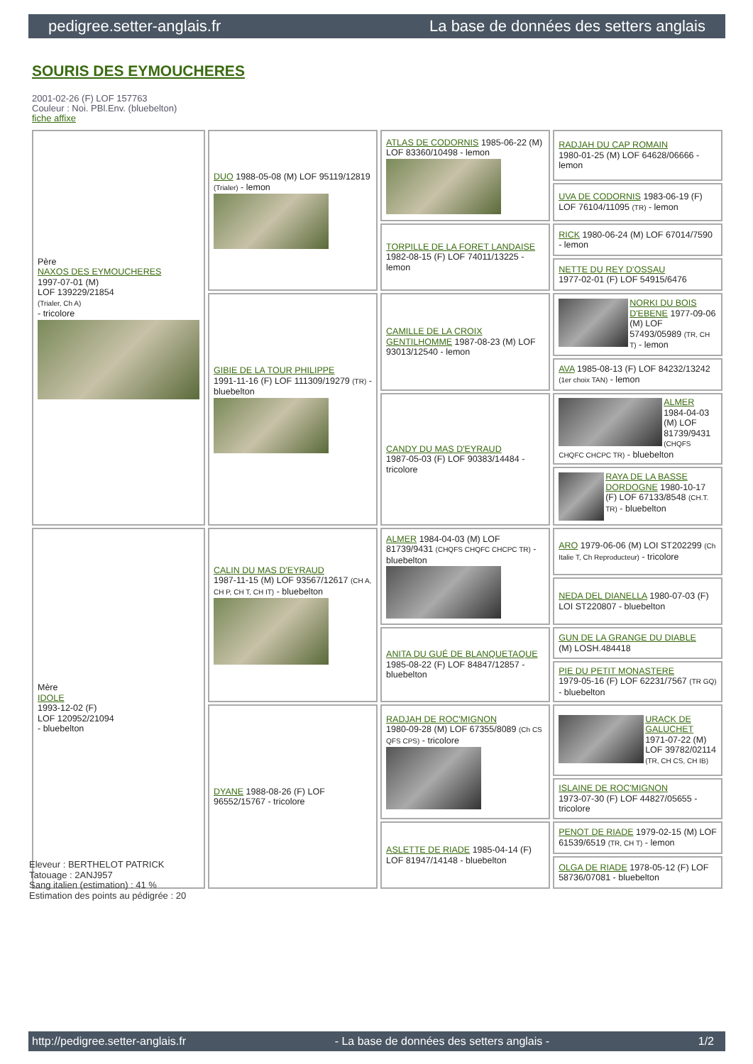pedigree.setter-anglais.fr La base de données des setters anglais
SOURIS DES EYMOUCHERES
2001-02-26 (F) LOF 157763
Couleur : Noi. PBl.Env. (bluebelton)
fiche affixe
| Père NAXOS DES EYMOUCHERES 1997-07-01 (M) LOF 139229/21854 (Trialer, Ch A) - tricolore | DUO 1988-05-08 (M) LOF 95119/12819 (Trialer) - lemon | ATLAS DE CODORNIS 1985-06-22 (M) LOF 83360/10498 - lemon | RADJAH DU CAP ROMAIN 1980-01-25 (M) LOF 64628/06666 - lemon |
| | | | UVA DE CODORNIS 1983-06-19 (F) LOF 76104/11095 (TR) - lemon |
| | | TORPILLE DE LA FORET LANDAISE 1982-08-15 (F) LOF 74011/13225 - lemon | RICK 1980-06-24 (M) LOF 67014/7590 - lemon |
| | | | NETTE DU REY D'OSSAU 1977-02-01 (F) LOF 54915/6476 |
| | GIBIE DE LA TOUR PHILIPPE 1991-11-16 (F) LOF 111309/19279 (TR) - bluebelton | CAMILLE DE LA CROIX GENTILHOMME 1987-08-23 (M) LOF 93013/12540 - lemon | NORKI DU BOIS D'EBENE 1977-09-06 (M) LOF 57493/05989 (TR, CH T) - lemon |
| | | | AVA 1985-08-13 (F) LOF 84232/13242 (1er choix TAN) - lemon |
| | | CANDY DU MAS D'EYRAUD 1987-05-03 (F) LOF 90383/14484 - tricolore | ALMER 1984-04-03 (M) LOF 81739/9431 (CHQFS CHQFC CHCPC TR) - bluebelton |
| | | | RAYA DE LA BASSE DORDOGNE 1980-10-17 (F) LOF 67133/8548 (CH.T. TR) - bluebelton |
| Mère IDOLE 1993-12-02 (F) LOF 120952/21094 - bluebelton | CALIN DU MAS D'EYRAUD 1987-11-15 (M) LOF 93567/12617 (CH A, CH P, CH T, CH IT) - bluebelton | ALMER 1984-04-03 (M) LOF 81739/9431 (CHQFS CHQFC CHCPC TR) - bluebelton | ARO 1979-06-06 (M) LOI ST202299 (Ch Italie T, Ch Reproducteur) - tricolore |
| | | | NEDA DEL DIANELLA 1980-07-03 (F) LOI ST220807 - bluebelton |
| | | ANITA DU GUÉ DE BLANQUETAQUE 1985-08-22 (F) LOF 84847/12857 - bluebelton | GUN DE LA GRANGE DU DIABLE (M) LOSH.484418 |
| | | | PIE DU PETIT MONASTERE 1979-05-16 (F) LOF 62231/7567 (TR GQ) - bluebelton |
| | DYANE 1988-08-26 (F) LOF 96552/15767 - tricolore | RADJAH DE ROC'MIGNON 1980-09-28 (M) LOF 67355/8089 (Ch CS QFS CPS) - tricolore | URACK DE GALUCHET 1971-07-22 (M) LOF 39782/02114 (TR, CH CS, CH IB) |
| | | | ISLAINE DE ROC'MIGNON 1973-07-30 (F) LOF 44827/05655 - tricolore |
| | | ASLETTE DE RIADE 1985-04-14 (F) LOF 81947/14148 - bluebelton | PENOT DE RIADE 1979-02-15 (M) LOF 61539/6519 (TR, CH T) - lemon |
| | | | OLGA DE RIADE 1978-05-12 (F) LOF 58736/07081 - bluebelton |
Eleveur : BERTHELOT PATRICK
Tatouage : 2ANJ957
Sang italien (estimation) : 41 %
Estimation des points au pédigrée : 20
http://pedigree.setter-anglais.fr - La base de données des setters anglais - 1/2